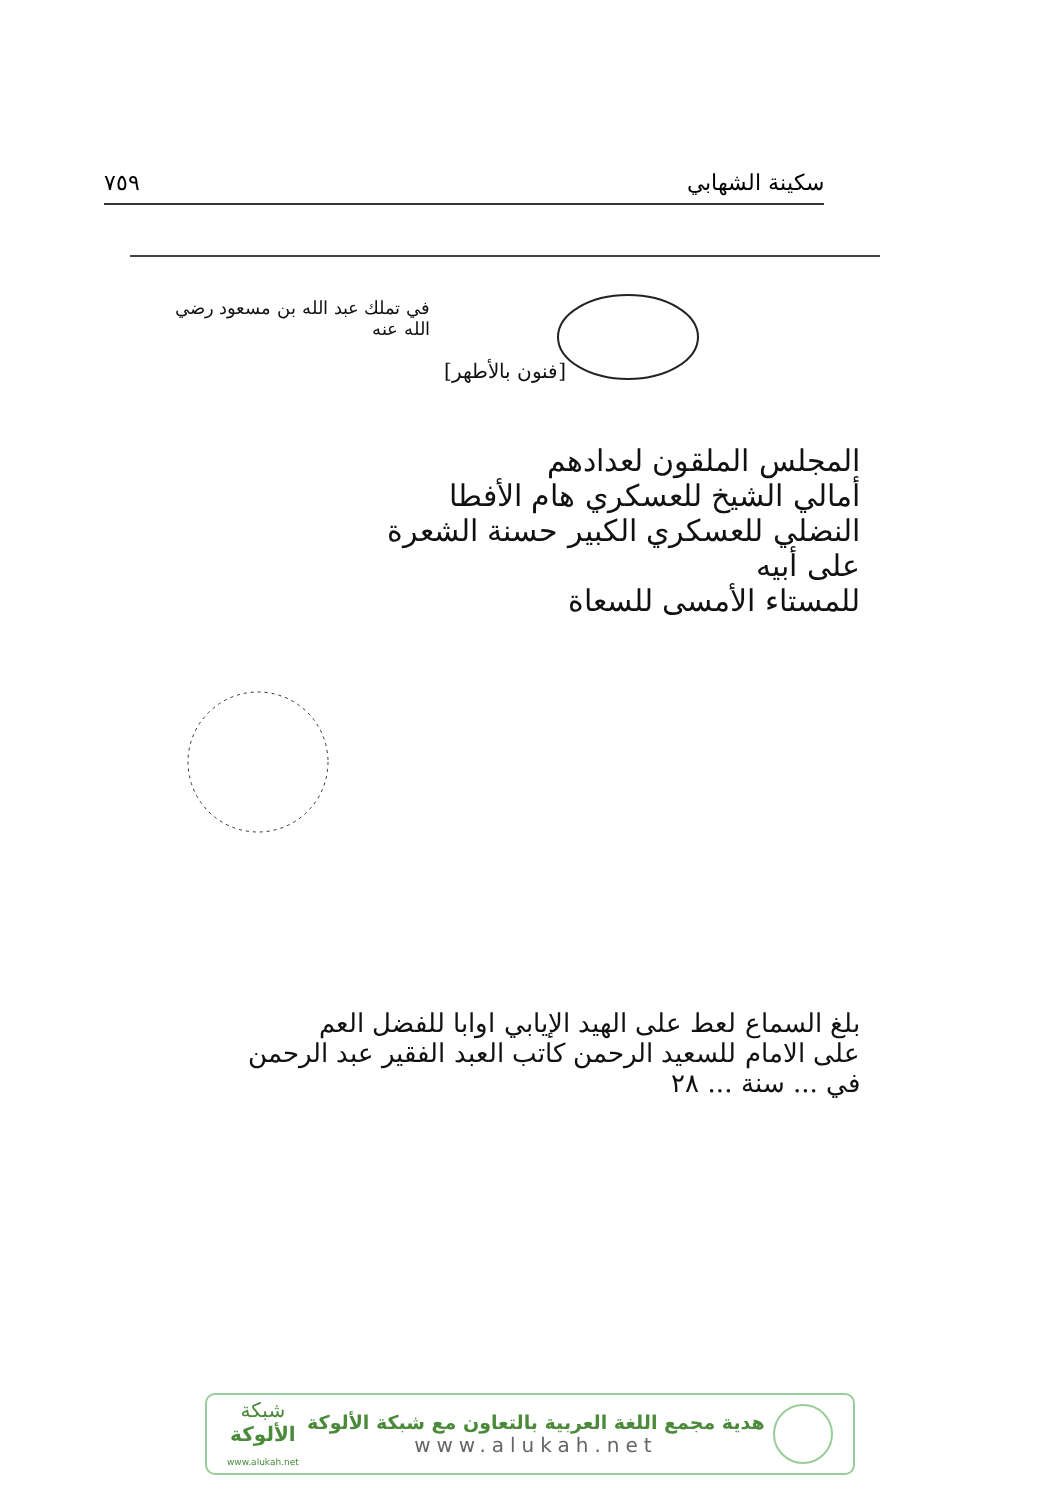سكينة الشهابي ٧٥٩
في تملك عبد الله بن مسعود رضي الله عنه
[فنون بالأطهر]
المجلس الملقون لعدادهم
أمالي الشيخ للعسكري هام الأفطا
النضلي للعسكري الكبير حسنة الشعرة على أبيه
للمستاء الأمسى للسعاة
بلغ السماع لعط على الهيد الإيابي اوابا للفضل العم
على الامام للسعيد الرحمن كاتب العبد الفقير عبد الرحمن
في ... سنة ... ٢٨
شبكة
الألوكة
www.alukah.net
هدية مجمع اللغة العربية بالتعاون مع شبكة الألوكة
www.alukah.net